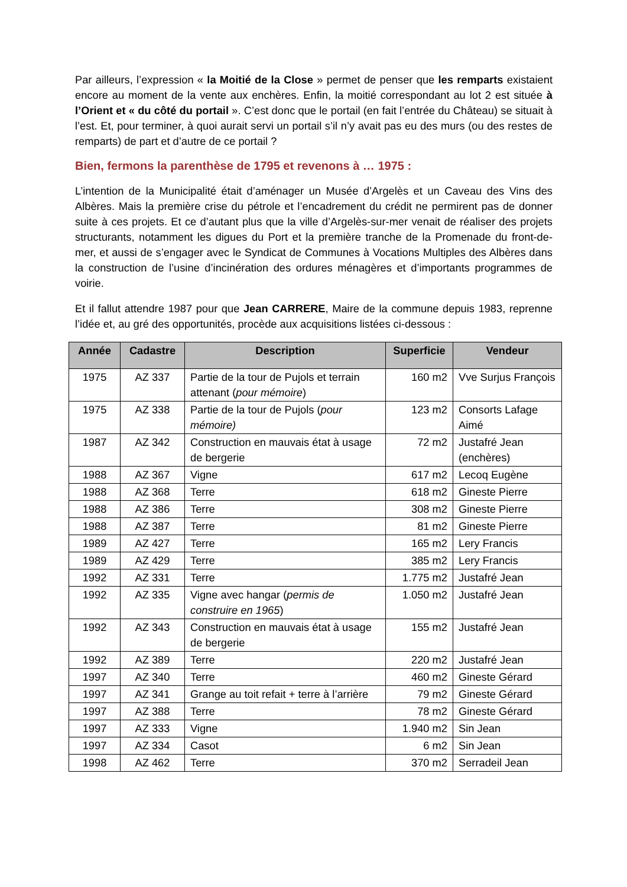Par ailleurs, l’expression « la Moitié de la Close » permet de penser que les remparts existaient encore au moment de la vente aux enchères. Enfin, la moitié correspondant au lot 2 est située à l’Orient et « du côté du portail ». C’est donc que le portail (en fait l’entrée du Château) se situait à l’est. Et, pour terminer, à quoi aurait servi un portail s’il n’y avait pas eu des murs (ou des restes de remparts) de part et d’autre de ce portail ?
Bien, fermons la parenthèse de 1795 et revenons à … 1975 :
L’intention de la Municipalité était d’aménager un Musée d’Argelès et un Caveau des Vins des Albères. Mais la première crise du pétrole et l’encadrement du crédit ne permirent pas de donner suite à ces projets. Et ce d’autant plus que la ville d’Argelès-sur-mer venait de réaliser des projets structurants, notamment les digues du Port et la première tranche de la Promenade du front-de-mer, et aussi de s’engager avec le Syndicat de Communes à Vocations Multiples des Albères dans la construction de l’usine d’incinération des ordures ménagères et d’importants programmes de voirie.
Et il fallut attendre 1987 pour que Jean CARRERE, Maire de la commune depuis 1983, reprenne l’idée et, au gré des opportunités, procède aux acquisitions listées ci-dessous :
| Année | Cadastre | Description | Superficie | Vendeur |
| --- | --- | --- | --- | --- |
| 1975 | AZ 337 | Partie de la tour de Pujols et terrain attenant ( pour mémoire ) | 160 m2 | Vve Surjus François |
| 1975 | AZ 338 | Partie de la tour de Pujols ( pour mémoire) | 123 m2 | Consorts Lafage Aimé |
| 1987 | AZ 342 | Construction en mauvais état à usage de bergerie | 72 m2 | Justafré Jean (enchères) |
| 1988 | AZ 367 | Vigne | 617 m2 | Lecoq Eugène |
| 1988 | AZ 368 | Terre | 618 m2 | Gineste Pierre |
| 1988 | AZ 386 | Terre | 308 m2 | Gineste Pierre |
| 1988 | AZ 387 | Terre | 81 m2 | Gineste Pierre |
| 1989 | AZ 427 | Terre | 165 m2 | Lery Francis |
| 1989 | AZ 429 | Terre | 385 m2 | Lery Francis |
| 1992 | AZ 331 | Terre | 1.775 m2 | Justafré Jean |
| 1992 | AZ 335 | Vigne avec hangar ( permis de construire en 1965 ) | 1.050 m2 | Justafré Jean |
| 1992 | AZ 343 | Construction en mauvais état à usage de bergerie | 155 m2 | Justafré Jean |
| 1992 | AZ 389 | Terre | 220 m2 | Justafré Jean |
| 1997 | AZ 340 | Terre | 460 m2 | Gineste Gérard |
| 1997 | AZ 341 | Grange au toit refait + terre à l’arrière | 79 m2 | Gineste Gérard |
| 1997 | AZ 388 | Terre | 78 m2 | Gineste Gérard |
| 1997 | AZ 333 | Vigne | 1.940 m2 | Sin Jean |
| 1997 | AZ 334 | Casot | 6 m2 | Sin Jean |
| 1998 | AZ 462 | Terre | 370 m2 | Serradeil Jean |